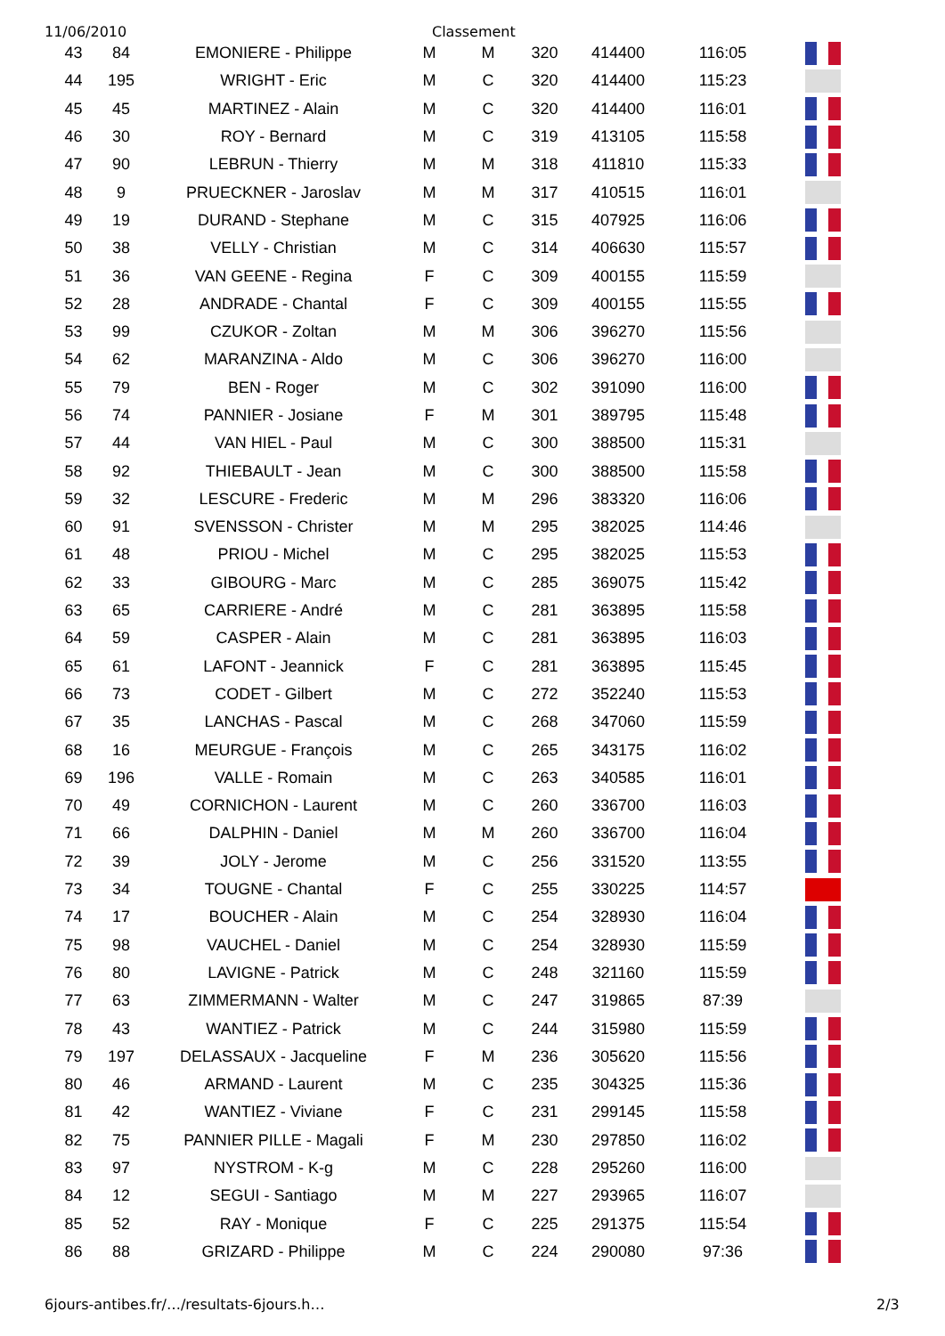11/06/2010 Classement
| 43 | 84 | EMONIERE - Philippe | M | M | 320 | 414400 | 116:05 | |
| 44 | 195 | WRIGHT - Eric | M | C | 320 | 414400 | 115:23 | |
| 45 | 45 | MARTINEZ - Alain | M | C | 320 | 414400 | 116:01 | |
| 46 | 30 | ROY - Bernard | M | C | 319 | 413105 | 115:58 | |
| 47 | 90 | LEBRUN - Thierry | M | M | 318 | 411810 | 115:33 | |
| 48 | 9 | PRUECKNER - Jaroslav | M | M | 317 | 410515 | 116:01 | |
| 49 | 19 | DURAND - Stephane | M | C | 315 | 407925 | 116:06 | |
| 50 | 38 | VELLY - Christian | M | C | 314 | 406630 | 115:57 | |
| 51 | 36 | VAN GEENE - Regina | F | C | 309 | 400155 | 115:59 | |
| 52 | 28 | ANDRADE - Chantal | F | C | 309 | 400155 | 115:55 | |
| 53 | 99 | CZUKOR - Zoltan | M | M | 306 | 396270 | 115:56 | |
| 54 | 62 | MARANZINA - Aldo | M | C | 306 | 396270 | 116:00 | |
| 55 | 79 | BEN - Roger | M | C | 302 | 391090 | 116:00 | |
| 56 | 74 | PANNIER - Josiane | F | M | 301 | 389795 | 115:48 | |
| 57 | 44 | VAN HIEL - Paul | M | C | 300 | 388500 | 115:31 | |
| 58 | 92 | THIEBAULT - Jean | M | C | 300 | 388500 | 115:58 | |
| 59 | 32 | LESCURE - Frederic | M | M | 296 | 383320 | 116:06 | |
| 60 | 91 | SVENSSON - Christer | M | M | 295 | 382025 | 114:46 | |
| 61 | 48 | PRIOU - Michel | M | C | 295 | 382025 | 115:53 | |
| 62 | 33 | GIBOURG - Marc | M | C | 285 | 369075 | 115:42 | |
| 63 | 65 | CARRIERE - André | M | C | 281 | 363895 | 115:58 | |
| 64 | 59 | CASPER - Alain | M | C | 281 | 363895 | 116:03 | |
| 65 | 61 | LAFONT - Jeannick | F | C | 281 | 363895 | 115:45 | |
| 66 | 73 | CODET - Gilbert | M | C | 272 | 352240 | 115:53 | |
| 67 | 35 | LANCHAS - Pascal | M | C | 268 | 347060 | 115:59 | |
| 68 | 16 | MEURGUE - François | M | C | 265 | 343175 | 116:02 | |
| 69 | 196 | VALLE - Romain | M | C | 263 | 340585 | 116:01 | |
| 70 | 49 | CORNICHON - Laurent | M | C | 260 | 336700 | 116:03 | |
| 71 | 66 | DALPHIN - Daniel | M | M | 260 | 336700 | 116:04 | |
| 72 | 39 | JOLY - Jerome | M | C | 256 | 331520 | 113:55 | |
| 73 | 34 | TOUGNE - Chantal | F | C | 255 | 330225 | 114:57 | |
| 74 | 17 | BOUCHER - Alain | M | C | 254 | 328930 | 116:04 | |
| 75 | 98 | VAUCHEL - Daniel | M | C | 254 | 328930 | 115:59 | |
| 76 | 80 | LAVIGNE - Patrick | M | C | 248 | 321160 | 115:59 | |
| 77 | 63 | ZIMMERMANN - Walter | M | C | 247 | 319865 | 87:39 | |
| 78 | 43 | WANTIEZ - Patrick | M | C | 244 | 315980 | 115:59 | |
| 79 | 197 | DELASSAUX - Jacqueline | F | M | 236 | 305620 | 115:56 | |
| 80 | 46 | ARMAND - Laurent | M | C | 235 | 304325 | 115:36 | |
| 81 | 42 | WANTIEZ - Viviane | F | C | 231 | 299145 | 115:58 | |
| 82 | 75 | PANNIER PILLE - Magali | F | M | 230 | 297850 | 116:02 | |
| 83 | 97 | NYSTROM - K-g | M | C | 228 | 295260 | 116:00 | |
| 84 | 12 | SEGUI - Santiago | M | M | 227 | 293965 | 116:07 | |
| 85 | 52 | RAY - Monique | F | C | 225 | 291375 | 115:54 | |
| 86 | 88 | GRIZARD - Philippe | M | C | 224 | 290080 | 97:36 | |
6jours-antibes.fr/…/resultats-6jours.h…
2/3